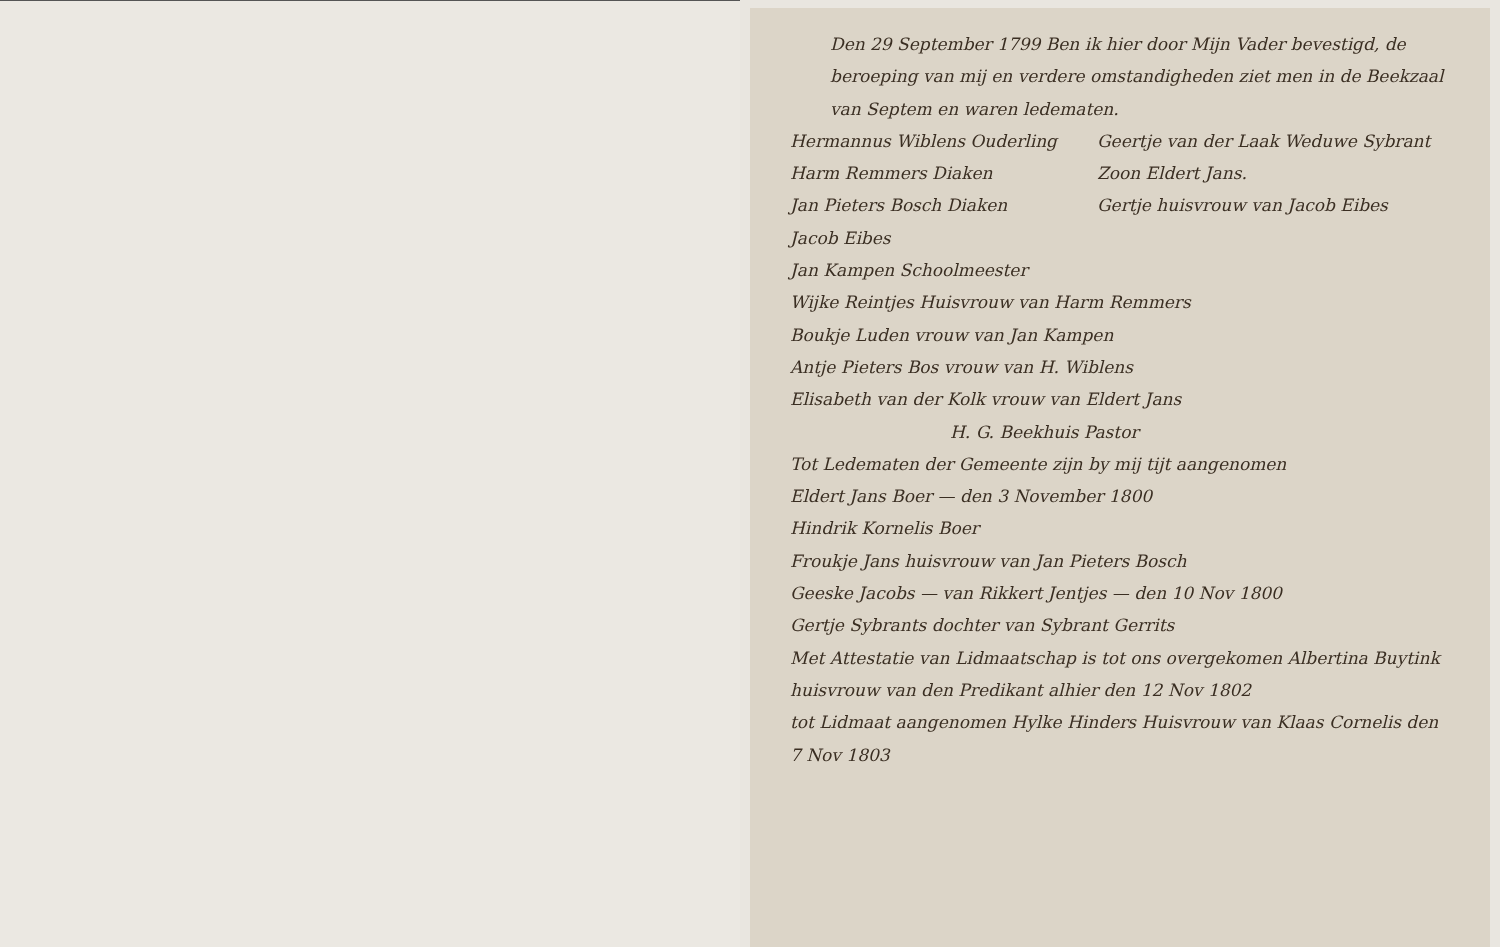Den 29 September 1799 Ben ik hier door Mijn Vader bevestigd, de beroeping van mij en verdere omstandigheden ziet men in de Beekzaal van Septem en waren ledematen.
Hermannus Wiblens Ouderling
Harm Remmers Diaken
Jan Pieters Bosch Diaken
Jacob Eibes
Jan Kampen Schoolmeester
Geertje van der Laak Weduwe Sybrant
Zoon Eldert Jans.
Gertje huisvrouw van Jacob Eibes
Wijke Reintjes Huisvrouw van Harm Remmers
Boukje Luden vrouw van Jan Kampen
Antje Pieters Bos vrouw van H. Wiblens
Elisabeth van der Kolk vrouw van Eldert Jans
H. G. Beekhuis Pastor
Tot Ledematen der Gemeente zijn by mij tijt aangenomen
Eldert Jans Boer — den 3 November 1800
Hindrik Kornelis Boer
Froukje Jans huisvrouw van Jan Pieters Bosch
Geeske Jacobs — van Rikkert Jentjes — den 10 Nov 1800
Gertje Sybrants dochter van Sybrant Gerrits
Met Attestatie van Lidmaatschap is tot ons overgekomen Albertina Buytink huisvrouw van den Predikant alhier den 12 Nov 1802
tot Lidmaat aangenomen Hylke Hinders Huisvrouw van Klaas Cornelis den 7 Nov 1803